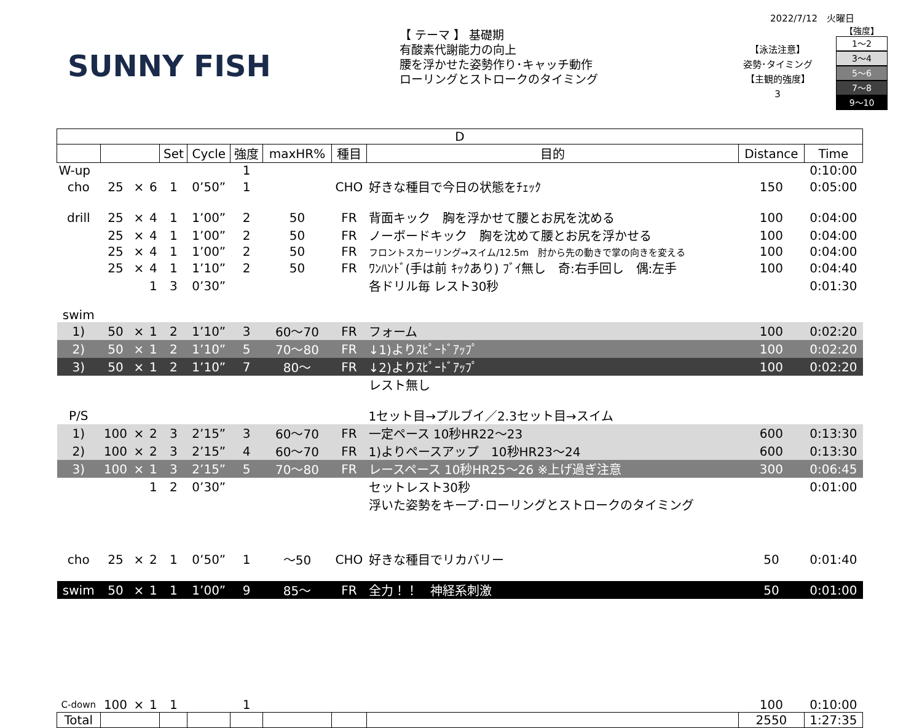2022/7/12　火曜日
SUNNY FISH
【 テーマ 】 基礎期
有酸素代謝能力の向上
腰を浮かせた姿勢作り･キャッチ動作
ローリングとストロークのタイミング
【泳法注意】
姿勢･タイミング
【主観的強度】
3
【強度】
1～2
3～4
5～6
7～8
9～10
| D | | | | | | | | | | | |
| --- | --- | --- | --- | --- | --- | --- | --- | --- | --- | --- | --- |
| | | | | Set | Cycle | 強度 | maxHR% | 種目 | 目的 | Distance | Time |
| W-up | | | | | | 1 | | | | | 0:10:00 |
| cho | 25 | × | 6 | 1 | 0’50” | 1 | | CHO | 好きな種目で今日の状態をﾁｪｯｸ | 150 | 0:05:00 |
| drill | 25 | × | 4 | 1 | 1’00” | 2 | 50 | FR | 背面キック 胸を浮かせて腰とお尻を沈める | 100 | 0:04:00 |
| | 25 | × | 4 | 1 | 1’00” | 2 | 50 | FR | ノーボードキック 胸を沈めて腰とお尻を浮かせる | 100 | 0:04:00 |
| | 25 | × | 4 | 1 | 1’00” | 2 | 50 | FR | フロントスカーリング→スイム/12.5m 肘から先の動きで掌の向きを変える | 100 | 0:04:00 |
| | 25 | × | 4 | 1 | 1’10” | 2 | 50 | FR | ﾜﾝﾊﾝﾄﾞ(手は前 ｷｯｸあり) ﾌﾞｲ無し 奇:右手回し 偶:左手 | 100 | 0:04:40 |
| | | | 1 | 3 | 0’30” | | | | 各ドリル毎 レスト30秒 | | 0:01:30 |
| swim | | | | | | | | | | | |
| 1) | 50 | × | 1 | 2 | 1’10” | 3 | 60～70 | FR | フォーム | 100 | 0:02:20 |
| 2) | 50 | × | 1 | 2 | 1’10” | 5 | 70～80 | FR | ↓1)よりｽﾋﾟｰﾄﾞｱｯﾌﾟ | 100 | 0:02:20 |
| 3) | 50 | × | 1 | 2 | 1’10” | 7 | 80～ | FR | ↓2)よりｽﾋﾟｰﾄﾞｱｯﾌﾟ | 100 | 0:02:20 |
| | | | | | | | | | レスト無し | | |
| P/S | | | | | | | | | 1セット目→プルブイ／2.3セット目→スイム | | |
| 1) | 100 | × | 2 | 3 | 2’15” | 3 | 60～70 | FR | 一定ペース 10秒HR22～23 | 600 | 0:13:30 |
| 2) | 100 | × | 2 | 3 | 2’15” | 4 | 60～70 | FR | 1)よりペースアップ 10秒HR23～24 | 600 | 0:13:30 |
| 3) | 100 | × | 1 | 3 | 2’15” | 5 | 70～80 | FR | レースペース 10秒HR25～26 ※上げ過ぎ注意 | 300 | 0:06:45 |
| | | | 1 | 2 | 0’30” | | | | セットレスト30秒 | | 0:01:00 |
| | | | | | | | | | 浮いた姿勢をキープ･ローリングとストロークのタイミング | | |
| cho | 25 | × | 2 | 1 | 0’50” | 1 | ～50 | CHO | 好きな種目でリカバリー | 50 | 0:01:40 |
| swim | 50 | × | 1 | 1 | 1’00” | 9 | 85～ | FR | 全力！！ 神経系刺激 | 50 | 0:01:00 |
| C-down | 100 | × | 1 | 1 | | 1 | | | | 100 | 0:10:00 |
| Total | | | | | | | | | | 2550 | 1:27:35 |